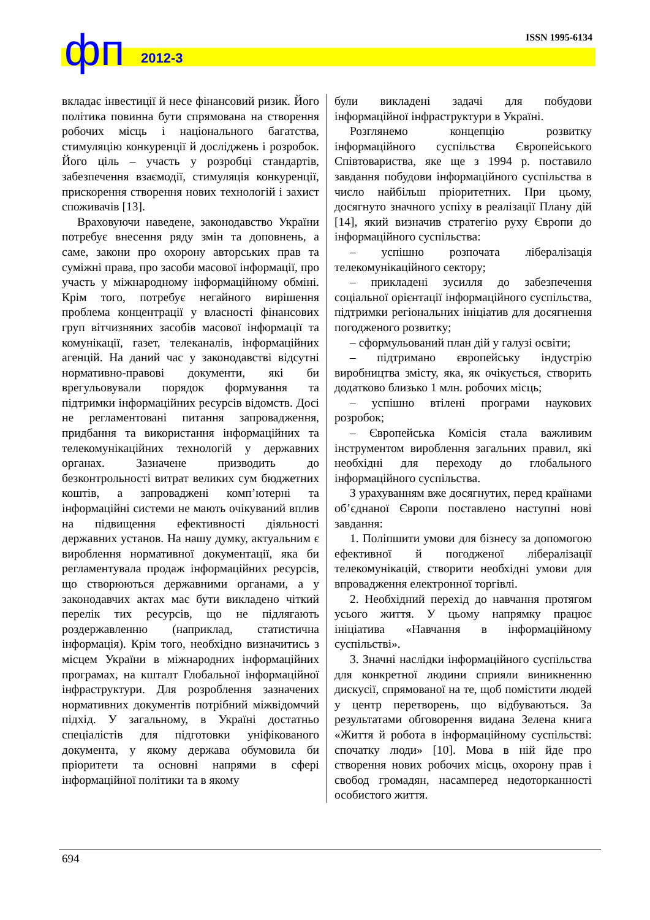фп 2012-3
ISSN 1995-6134
вкладає інвестиції й несе фінансовий ризик. Його політика повинна бути спрямована на створення робочих місць і національного багатства, стимуляцію конкуренції й досліджень і розробок. Його ціль – участь у розробці стандартів, забезпечення взаємодії, стимуляція конкуренції, прискорення створення нових технологій і захист споживачів [13].
Враховуючи наведене, законодавство України потребує внесення ряду змін та доповнень, а саме, закони про охорону авторських прав та суміжні права, про засоби масової інформації, про участь у міжнародному інформаційному обміні. Крім того, потребує негайного вирішення проблема концентрації у власності фінансових груп вітчизняних засобів масової інформації та комунікації, газет, телеканалів, інформаційних агенцій. На даний час у законодавстві відсутні нормативно-правові документи, які би врегульовували порядок формування та підтримки інформаційних ресурсів відомств. Досі не регламентовані питання запровадження, придбання та використання інформаційних та телекомунікаційних технологій у державних органах. Зазначене призводить до безконтрольності витрат великих сум бюджетних коштів, а запроваджені комп’ютерні та інформаційні системи не мають очікуваний вплив на підвищення ефективності діяльності державних установ. На нашу думку, актуальним є вироблення нормативної документації, яка би регламентувала продаж інформаційних ресурсів, що створюються державними органами, а у законодавчих актах має бути викладено чіткий перелік тих ресурсів, що не підлягають роздержавленню (наприклад, статистична інформація). Крім того, необхідно визначитись з місцем України в міжнародних інформаційних програмах, на кшталт Глобальної інформаційної інфраструктури. Для розроблення зазначених нормативних документів потрібний міжвідомчий підхід. У загальному, в Україні достатньо спеціалістів для підготовки уніфікованого документа, у якому держава обумовила би пріоритети та основні напрями в сфері інформаційної політики та в якому
були викладені задачі для побудови інформаційної інфраструктури в Україні.
Розглянемо концепцію розвитку інформаційного суспільства Європейського Співтовариства, яке ще з 1994 р. поставило завдання побудови інформаційного суспільства в число найбільш пріоритетних. При цьому, досягнуто значного успіху в реалізації Плану дій [14], який визначив стратегію руху Європи до інформаційного суспільства:
– успішно розпочата лібералізація телекомунікаційного сектору;
– прикладені зусилля до забезпечення соціальної орієнтації інформаційного суспільства, підтримки регіональних ініціатив для досягнення погодженого розвитку;
– сформульований план дій у галузі освіти;
– підтримано європейську індустрію виробництва змісту, яка, як очікується, створить додатково близько 1 млн. робочих місць;
– успішно втілені програми наукових розробок;
– Європейська Комісія стала важливим інструментом вироблення загальних правил, які необхідні для переходу до глобального інформаційного суспільства.
З урахуванням вже досягнутих, перед країнами об’єднаної Європи поставлено наступні нові завдання:
1. Поліпшити умови для бізнесу за допомогою ефективної й погодженої лібералізації телекомунікацій, створити необхідні умови для впровадження електронної торгівлі.
2. Необхідний перехід до навчання протягом усього життя. У цьому напрямку працює ініціатива «Навчання в інформаційному суспільстві».
3. Значні наслідки інформаційного суспільства для конкретної людини сприяли виникненню дискусії, спрямованої на те, щоб помістити людей у центр перетворень, що відбуваються. За результатами обговорення видана Зелена книга «Життя й робота в інформаційному суспільстві: спочатку люди» [10]. Мова в ній йде про створення нових робочих місць, охорону прав і свобод громадян, насамперед недоторканності особистого життя.
694